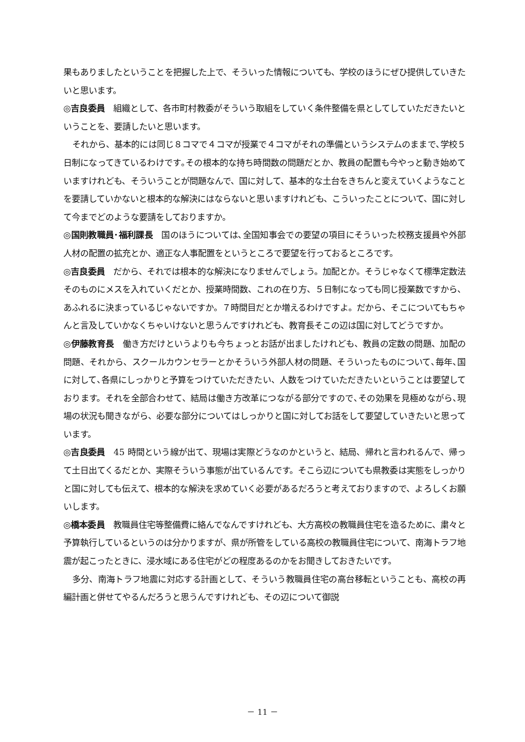果もありましたということを把握した上で、そういった情報についても、学校のほうにぜひ提供していきたいと思います。
◎吉良委員　組織として、各市町村教委がそういう取組をしていく条件整備を県としてしていただきたいということを、要請したいと思います。
それから、基本的には同じ８コマで４コマが授業で４コマがそれの準備というシステムのままで､学校５日制になってきているわけです｡その根本的な持ち時間数の問題だとか、教員の配置も今やっと動き始めていますけれども、そういうことが問題なんで、国に対して、基本的な土台をきちんと変えていくようなことを要請していかないと根本的な解決にはならないと思いますけれども、こういったことについて、国に対して今までどのような要請をしておりますか。
◎国則教職員･福利課長　国のほうについては､全国知事会での要望の項目にそういった校務支援員や外部人材の配置の拡充とか、適正な人事配置をというところで要望を行っておるところです。
◎吉良委員　だから、それでは根本的な解決になりませんでしょう。加配とか。そうじゃなくて標準定数法そのものにメスを入れていくだとか、授業時間数、これの在り方、５日制になっても同じ授業数ですから、あふれるに決まっているじゃないですか。７時間目だとか増えるわけですよ。だから、そこについてもちゃんと言及していかなくちゃいけないと思うんですけれども、教育長そこの辺は国に対してどうですか。
◎伊藤教育長　働き方だけというよりも今ちょっとお話が出ましたけれども、教員の定数の問題、加配の問題、それから、スクールカウンセラーとかそういう外部人材の問題、そういったものについて､毎年､国に対して､各県にしっかりと予算をつけていただきたい、人数をつけていただきたいということは要望しております。それを全部合わせて、結局は働き方改革につながる部分ですので､その効果を見極めながら､現場の状況も聞きながら、必要な部分についてはしっかりと国に対してお話をして要望していきたいと思っています。
◎吉良委員　45 時間という線が出て、現場は実際どうなのかというと、結局、帰れと言われるんで、帰って土日出てくるだとか、実際そういう事態が出ているんです。そこら辺についても県教委は実態をしっかりと国に対しても伝えて、根本的な解決を求めていく必要があるだろうと考えておりますので、よろしくお願いします。
◎橋本委員　教職員住宅等整備費に絡んでなんですけれども、大方高校の教職員住宅を造るために、粛々と予算執行しているというのは分かりますが、県が所管をしている高校の教職員住宅について、南海トラフ地震が起こったときに、浸水域にある住宅がどの程度あるのかをお聞きしておきたいです。
多分、南海トラフ地震に対応する計画として、そういう教職員住宅の高台移転ということも、高校の再編計画と併せてやるんだろうと思うんですけれども、その辺について御説
－ 11 －